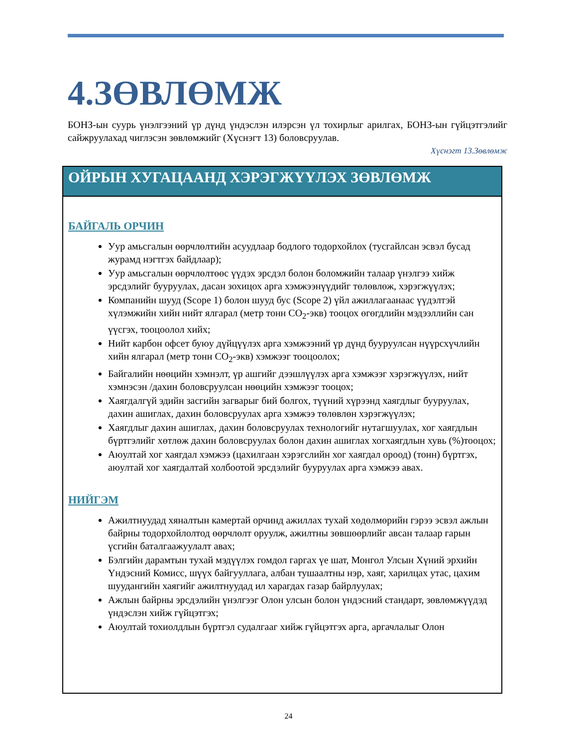4.ЗӨВЛӨМЖ
БОНЗ-ын суурь үнэлгээний үр дүнд үндэслэн илэрсэн үл тохирлыг арилгах, БОНЗ-ын гүйцэтгэлийг сайжруулахад чиглэсэн зөвлөмжийг (Хүснэгт 13) боловсруулав.
Хүснэгт 13.Зөвлөмж
| ОЙРЫН ХУГАЦААНД ХЭРЭГЖҮҮЛЭХ ЗӨВЛӨМЖ |
| --- |
| БАЙГАЛЬ ОРЧИН Уур амьсгалын өөрчлөлтийн асуудлаар бодлого тодорхойлох (тусгайлсан эсвэл бусад журамд нэгтгэх байдлаар); Уур амьсгалын өөрчлөлтөөс үүдэх эрсдэл болон боломжийн талаар үнэлгээ хийж эрсдэлийг бууруулах, дасан зохицох арга хэмжээнүүдийг төлөвлөж, хэрэгжүүлэх; Компанийн шууд (Scope 1) болон шууд бус (Scope 2) үйл ажиллагаанаас үүдэлтэй хүлэмжийн хийн нийт ялгарал (метр тонн CO<sub>2</sub>-экв) тооцох өгөгдлийн мэдээллийн сан үүсгэх, тооцоолол хийх; Нийт карбон офсет буюу дүйцүүлэх арга хэмжээний үр дүнд бууруулсан нүүрсхүчлийн хийн ялгарал (метр тонн CO<sub>2</sub>-экв) хэмжээг тооцоолох; Байгалийн нөөцийн хэмнэлт, үр ашгийг дээшлүүлэх арга хэмжээг хэрэгжүүлэх, нийт хэмнэсэн /дахин боловсруулсан нөөцийн хэмжээг тооцох; Хаягдалгүй эдийн засгийн загварыг бий болгох, түүний хүрээнд хаягдлыг бууруулах, дахин ашиглах, дахин боловсруулах арга хэмжээ төлөвлөн хэрэгжүүлэх; Хаягдлыг дахин ашиглах, дахин боловсруулах технологийг нутагшуулах, хог хаягдлын бүртгэлийг хөтлөж дахин боловсруулах болон дахин ашиглах хогхаягдлын хувь (%)тооцох; Аюултай хог хаягдал хэмжээ (цахилгаан хэрэгслийн хог хаягдал ороод) (тонн) бүртгэх, аюултай хог хаягдалтай холбоотой эрсдэлийг бууруулах арга хэмжээ авах. НИЙГЭМ Ажилтнуудад хяналтын камертай орчинд ажиллах тухай хөдөлмөрийн гэрээ эсвэл ажлын байрны тодорхойлолтод өөрчлөлт оруулж, ажилтны зөвшөөрлийг авсан талаар гарын үсгийн баталгаажуулалт авах; Бэлгийн дарамтын тухай мэдүүлэх гомдол гаргах үе шат, Монгол Улсын Хүний эрхийн Үндэсний Комисс, шүүх байгууллага, албан тушаалтны нэр, хаяг, харилцах утас, цахим шуудангийн хаягийг ажилтнуудад ил харагдах газар байрлуулах; Ажлын байрны эрсдэлийн үнэлгээг Олон улсын болон үндэсний стандарт, зөвлөмжүүдэд үндэслэн хийж гүйцэтгэх; Аюултай тохиолдлын бүртгэл судалгааг хийж гүйцэтгэх арга, аргачлалыг Олон |
24